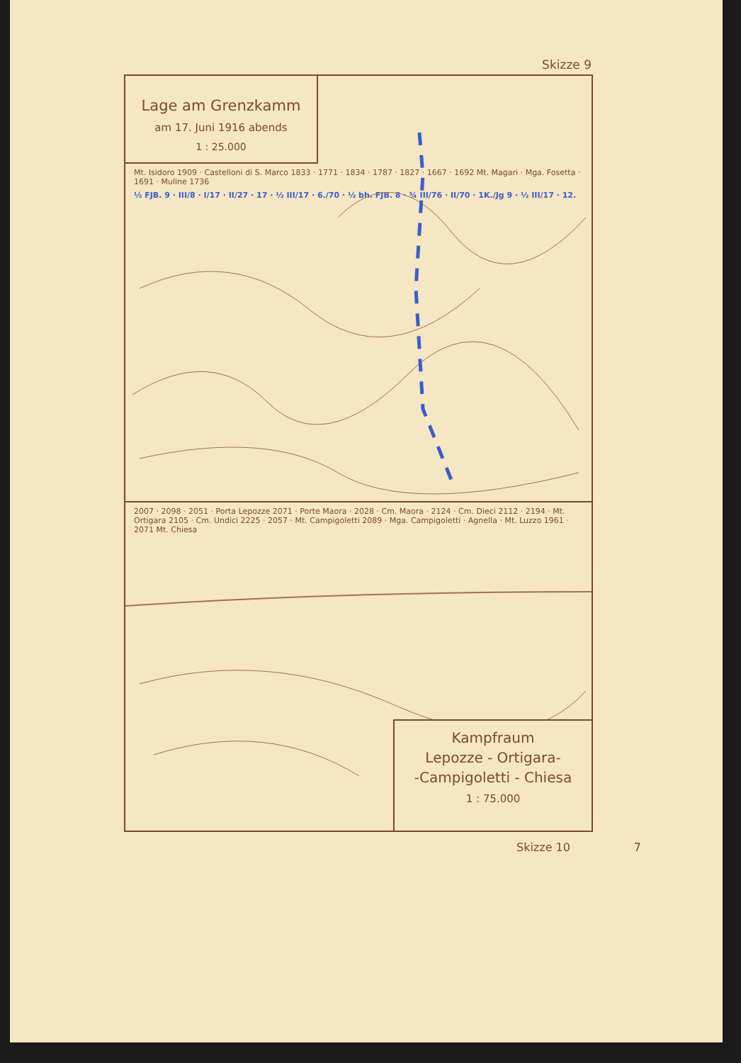Skizze 9
Lage am Grenzkamm
am 17. Juni 1916 abends
1 : 25.000
Mt. Isidoro 1909 · Castelloni di S. Marco 1833 · 1771 · 1834 · 1787 · 1827 · 1667 · 1692 Mt. Magari · Mga. Fosetta · 1691 · Muline 1736
½ FJB. 9 · III/8 · I/17 · II/27 · 17 · ½ III/17 · 6./70 · ½ bh. FJB. 8 · ¾ III/76 · II/70 · 1K./Jg 9 · ½ III/17 · 12.
2007 · 2098 · 2051 · Porta Lepozze 2071 · Porte Maora · 2028 · Cm. Maora · 2124 · Cm. Dieci 2112 · 2194 · Mt. Ortigara 2105 · Cm. Undici 2225 · 2057 · Mt. Campigoletti 2089 · Mga. Campigoletti · Agnella · Mt. Luzzo 1961 · 2071 Mt. Chiesa
Kampfraum
Lepozze - Ortigara-
-Campigoletti - Chiesa
1 : 75.000
Skizze 10 7